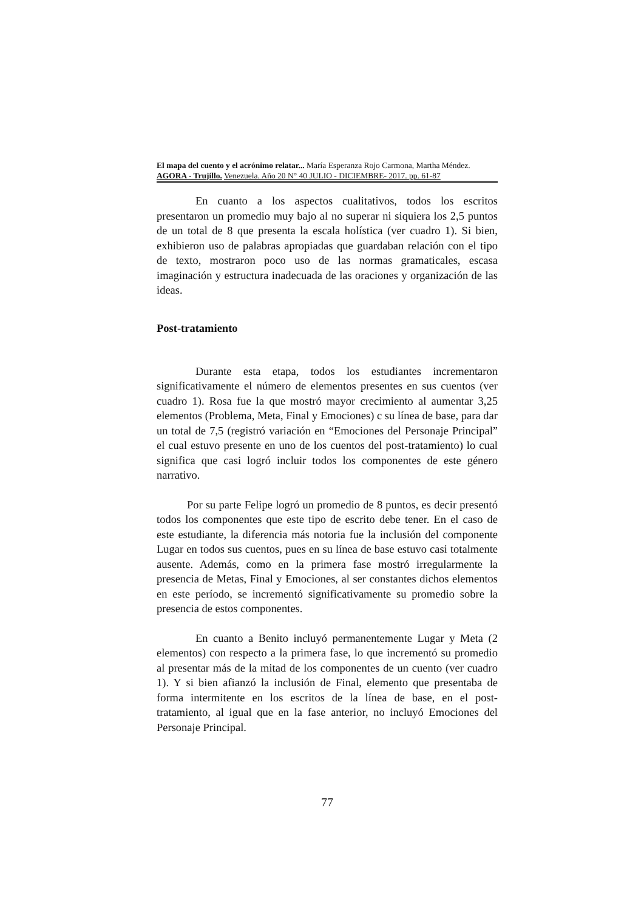El mapa del cuento y el acrónimo relatar... María Esperanza Rojo Carmona, Martha Méndez.
AGORA - Trujillo. Venezuela. Año 20 N° 40 JULIO - DICIEMBRE- 2017. pp. 61-87
En cuanto a los aspectos cualitativos, todos los escritos presentaron un promedio muy bajo al no superar ni siquiera los 2,5 puntos de un total de 8 que presenta la escala holística (ver cuadro 1). Si bien, exhibieron uso de palabras apropiadas que guardaban relación con el tipo de texto, mostraron poco uso de las normas gramaticales, escasa imaginación y estructura inadecuada de las oraciones y organización de las ideas.
Post-tratamiento
Durante esta etapa, todos los estudiantes incrementaron significativamente el número de elementos presentes en sus cuentos (ver cuadro 1). Rosa fue la que mostró mayor crecimiento al aumentar 3,25 elementos (Problema, Meta, Final y Emociones) c su línea de base, para dar un total de 7,5 (registró variación en “Emociones del Personaje Principal” el cual estuvo presente en uno de los cuentos del post-tratamiento) lo cual significa que casi logró incluir todos los componentes de este género narrativo.
Por su parte Felipe logró un promedio de 8 puntos, es decir presentó todos los componentes que este tipo de escrito debe tener. En el caso de este estudiante, la diferencia más notoria fue la inclusión del componente Lugar en todos sus cuentos, pues en su línea de base estuvo casi totalmente ausente. Además, como en la primera fase mostró irregularmente la presencia de Metas, Final y Emociones, al ser constantes dichos elementos en este período, se incrementó significativamente su promedio sobre la presencia de estos componentes.
En cuanto a Benito incluyó permanentemente Lugar y Meta (2 elementos) con respecto a la primera fase, lo que incrementó su promedio al presentar más de la mitad de los componentes de un cuento (ver cuadro 1). Y si bien afianzó la inclusión de Final, elemento que presentaba de forma intermitente en los escritos de la línea de base, en el post-tratamiento, al igual que en la fase anterior, no incluyó Emociones del Personaje Principal.
77